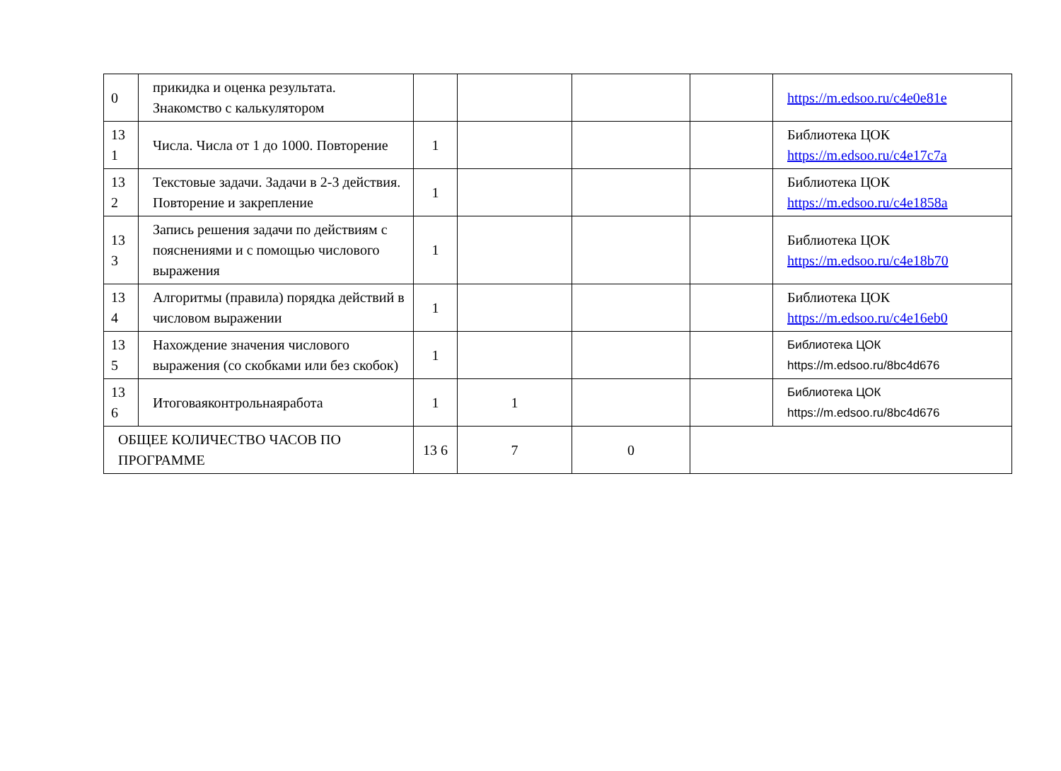| 0 | прикидка и оценка результата. Знакомство с калькулятором | | | | | https://m.edsoo.ru/c4e0e81e |
| 13 1 | Числа. Числа от 1 до 1000. Повторение | 1 | | | | Библиотека ЦОК https://m.edsoo.ru/c4e17c7a |
| 13 2 | Текстовые задачи. Задачи в 2-3 действия. Повторение и закрепление | 1 | | | | Библиотека ЦОК https://m.edsoo.ru/c4e1858a |
| 13 3 | Запись решения задачи по действиям с пояснениями и с помощью числового выражения | 1 | | | | Библиотека ЦОК https://m.edsoo.ru/c4e18b70 |
| 13 4 | Алгоритмы (правила) порядка действий в числовом выражении | 1 | | | | Библиотека ЦОК https://m.edsoo.ru/c4e16eb0 |
| 13 5 | Нахождение значения числового выражения (со скобками или без скобок) | 1 | | | | Библиотека ЦОК https://m.edsoo.ru/8bc4d676 |
| 13 6 | Итоговаяконтрольнаяработа | 1 | 1 | | | Библиотека ЦОК https://m.edsoo.ru/8bc4d676 |
| ОБЩЕЕ КОЛИЧЕСТВО ЧАСОВ ПО ПРОГРАММЕ | | 13 6 | 7 | 0 | | |